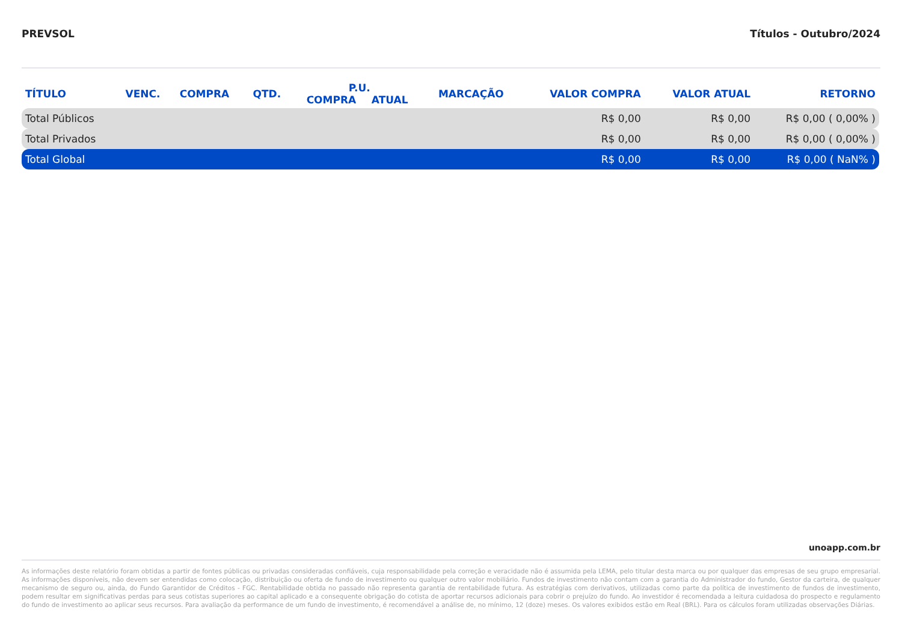PREVSOL Títulos - Outubro/2024
| TÍTULO | VENC. | COMPRA | QTD. | P.U. | | MARCAÇÃO | VALOR COMPRA | VALOR ATUAL | RETORNO |
| --- | --- | --- | --- | --- | --- | --- | --- | --- | --- |
| | | | | COMPRA | ATUAL | | | | |
| Total Públicos | | | | | | | R$ 0,00 | R$ 0,00 | R$ 0,00 ( 0,00% ) |
| Total Privados | | | | | | | R$ 0,00 | R$ 0,00 | R$ 0,00 ( 0,00% ) |
| Total Global | | | | | | | R$ 0,00 | R$ 0,00 | R$ 0,00 ( NaN% ) |
unoapp.com.br
As informações deste relatório foram obtidas a partir de fontes públicas ou privadas consideradas confiáveis, cuja responsabilidade pela correção e veracidade não é assumida pela LEMA, pelo titular desta marca ou por qualquer das empresas de seu grupo empresarial. As informações disponíveis, não devem ser entendidas como colocação, distribuição ou oferta de fundo de investimento ou qualquer outro valor mobiliário. Fundos de investimento não contam com a garantia do Administrador do fundo, Gestor da carteira, de qualquer mecanismo de seguro ou, ainda, do Fundo Garantidor de Créditos - FGC. Rentabilidade obtida no passado não representa garantia de rentabilidade futura. As estratégias com derivativos, utilizadas como parte da política de investimento de fundos de investimento, podem resultar em significativas perdas para seus cotistas superiores ao capital aplicado e a consequente obrigação do cotista de aportar recursos adicionais para cobrir o prejuízo do fundo. Ao investidor é recomendada a leitura cuidadosa do prospecto e regulamento do fundo de investimento ao aplicar seus recursos. Para avaliação da performance de um fundo de investimento, é recomendável a análise de, no mínimo, 12 (doze) meses. Os valores exibidos estão em Real (BRL). Para os cálculos foram utilizadas observações Diárias.